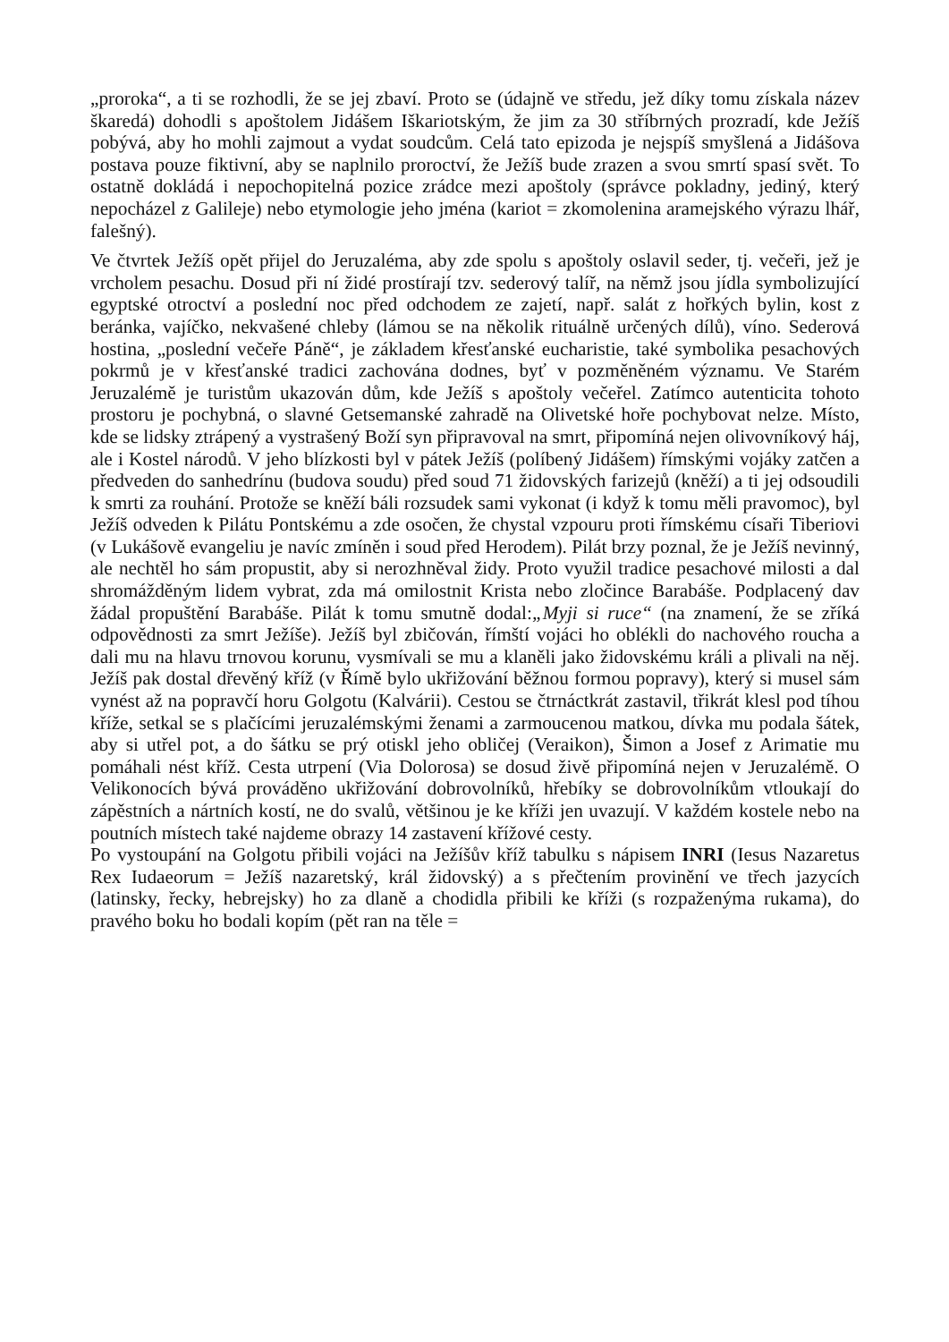„proroka“, a ti se rozhodli, že se jej zbaví. Proto se (údajně ve středu, jež díky tomu získala název škaredá) dohodli s apoštolem Jidášem Iškariotským, že jim za 30 stříbrných prozradí, kde Ježíš pobývá, aby ho mohli zajmout a vydat soudcům. Celá tato epizoda je nejspíš smyšlená a Jidášova postava pouze fiktivní, aby se naplnilo proroctví, že Ježíš bude zrazen a svou smrtí spasí svět. To ostatně dokládá i nepochopitelná pozice zrádce mezi apoštoly (správce pokladny, jediný, který nepocházel z Galileje) nebo etymologie jeho jména (kariot = zkomolenina aramejského výrazu lhář, falešný).
Ve čtvrtek Ježíš opět přijel do Jeruzaléma, aby zde spolu s apoštoly oslavil seder, tj. večeři, jež je vrcholem pesachu. Dosud při ní židé prostírají tzv. sederový talíř, na němž jsou jídla symbolizující egyptské otroctví a poslední noc před odchodem ze zajetí, např. salát z hořkých bylin, kost z beránka, vajíčko, nekvašené chleby (lámou se na několik rituálně určených dílů), víno. Sederová hostina, „poslední večeře Páně“, je základem křesťanské eucharistie, také symbolika pesachových pokrmů je v křesťanské tradici zachována dodnes, byť v pozměněném významu. Ve Starém Jeruzalémě je turistům ukazován dům, kde Ježíš s apoštoly večeřel. Zatímco autenticita tohoto prostoru je pochybná, o slavné Getsemanské zahradě na Olivetské hoře pochybovat nelze. Místo, kde se lidsky ztrápený a vystrašený Boží syn připravoval na smrt, připomíná nejen olivovníkový háj, ale i Kostel národů. V jeho blízkosti byl v pátek Ježíš (políbený Jidášem) římskými vojáky zatčen a předveden do sanhedrínu (budova soudu) před soud 71 židovských farizejů (kněží) a ti jej odsoudili k smrti za rouhání. Protože se kněží báli rozsudek sami vykonat (i když k tomu měli pravomoc), byl Ježíš odveden k Pilátu Pontskému a zde osočen, že chystal vzpouru proti římskému císaři Tiberiovi (v Lukášově evangeliu je navíc zmíněn i soud před Herodem). Pilát brzy poznal, že je Ježíš nevinný, ale nechtěl ho sám propustit, aby si nerozhněval židy. Proto využil tradice pesachové milosti a dal shromážděným lidem vybrat, zda má omilostnit Krista nebo zločince Barabáše. Podplacený dav žádal propuštění Barabáše. Pilát k tomu smutně dodal:„Myji si ruce“ (na znamení, že se zříká odpovědnosti za smrt Ježíše). Ježíš byl zbičován, římští vojáci ho oblékli do nachového roucha a dali mu na hlavu trnovou korunu, vysmívali se mu a klaněli jako židovskému králi a plivali na něj. Ježíš pak dostal dřevěný kříž (v Římě bylo ukřižování běžnou formou popravy), který si musel sám vynést až na popravčí horu Golgotu (Kalvárii). Cestou se čtrnáctkrát zastavil, třikrát klesl pod tíhou kříže, setkal se s plačícími jeruzalémskými ženami a zarmoucenou matkou, dívka mu podala šátek, aby si utřel pot, a do šátku se prý otiskl jeho obličej (Veraikon), Šimon a Josef z Arimatie mu pomáhali nést kříž. Cesta utrpení (Via Dolorosa) se dosud živě připomíná nejen v Jeruzalémě. O Velikonocích bývá prováděno ukřižování dobrovolníků, hřebíky se dobrovolníkům vtloukají do zápěstních a nártních kostí, ne do svalů, většinou je ke kříži jen uvazují. V každém kostele nebo na poutních místech také najdeme obrazy 14 zastavení křížové cesty.
Po vystoupání na Golgotu přibili vojáci na Ježíšův kříž tabulku s nápisem INRI (Iesus Nazaretus Rex Iudaeorum = Ježíš nazaretský, král židovský) a s přečtením provinění ve třech jazycích (latinsky, řecky, hebrejsky) ho za dlaně a chodidla přibili ke kříži (s rozpaženýma rukama), do pravého boku ho bodali kopím (pět ran na těle =